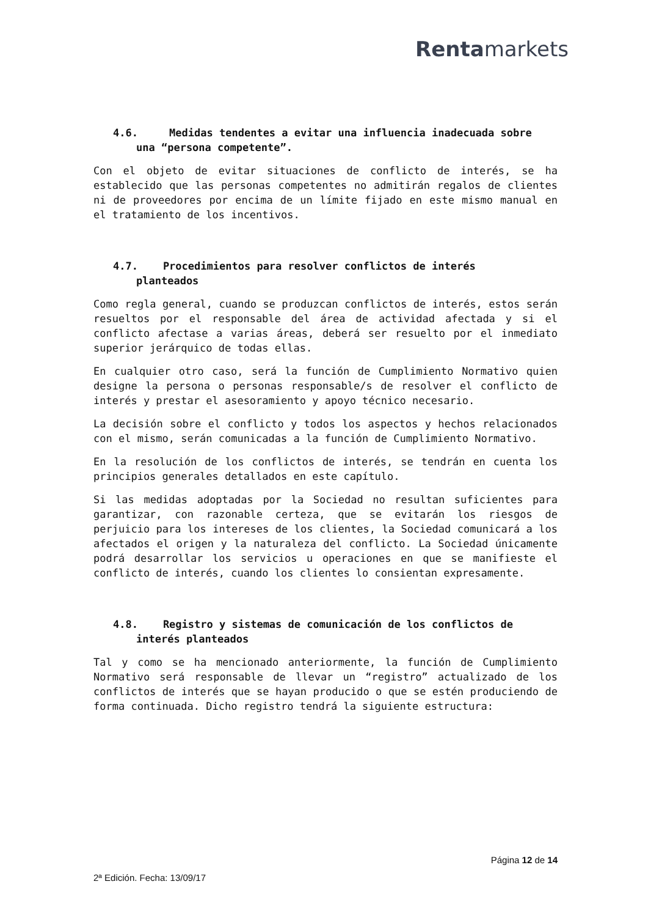Rentamarkets
4.6. Medidas tendentes a evitar una influencia inadecuada sobre
una “persona competente”.
Con el objeto de evitar situaciones de conflicto de interés, se ha establecido que las personas competentes no admitirán regalos de clientes ni de proveedores por encima de un límite fijado en este mismo manual en el tratamiento de los incentivos.
4.7. Procedimientos para resolver conflictos de interés
planteados
Como regla general, cuando se produzcan conflictos de interés, estos serán resueltos por el responsable del área de actividad afectada y si el conflicto afectase a varias áreas, deberá ser resuelto por el inmediato superior jerárquico de todas ellas.
En cualquier otro caso, será la función de Cumplimiento Normativo quien designe la persona o personas responsable/s de resolver el conflicto de interés y prestar el asesoramiento y apoyo técnico necesario.
La decisión sobre el conflicto y todos los aspectos y hechos relacionados con el mismo, serán comunicadas a la función de Cumplimiento Normativo.
En la resolución de los conflictos de interés, se tendrán en cuenta los principios generales detallados en este capítulo.
Si las medidas adoptadas por la Sociedad no resultan suficientes para garantizar, con razonable certeza, que se evitarán los riesgos de perjuicio para los intereses de los clientes, la Sociedad comunicará a los afectados el origen y la naturaleza del conflicto. La Sociedad únicamente podrá desarrollar los servicios u operaciones en que se manifieste el conflicto de interés, cuando los clientes lo consientan expresamente.
4.8. Registro y sistemas de comunicación de los conflictos de
interés planteados
Tal y como se ha mencionado anteriormente, la función de Cumplimiento Normativo será responsable de llevar un “registro” actualizado de los conflictos de interés que se hayan producido o que se estén produciendo de forma continuada. Dicho registro tendrá la siguiente estructura:
Página 12 de 14
2ª Edición. Fecha: 13/09/17